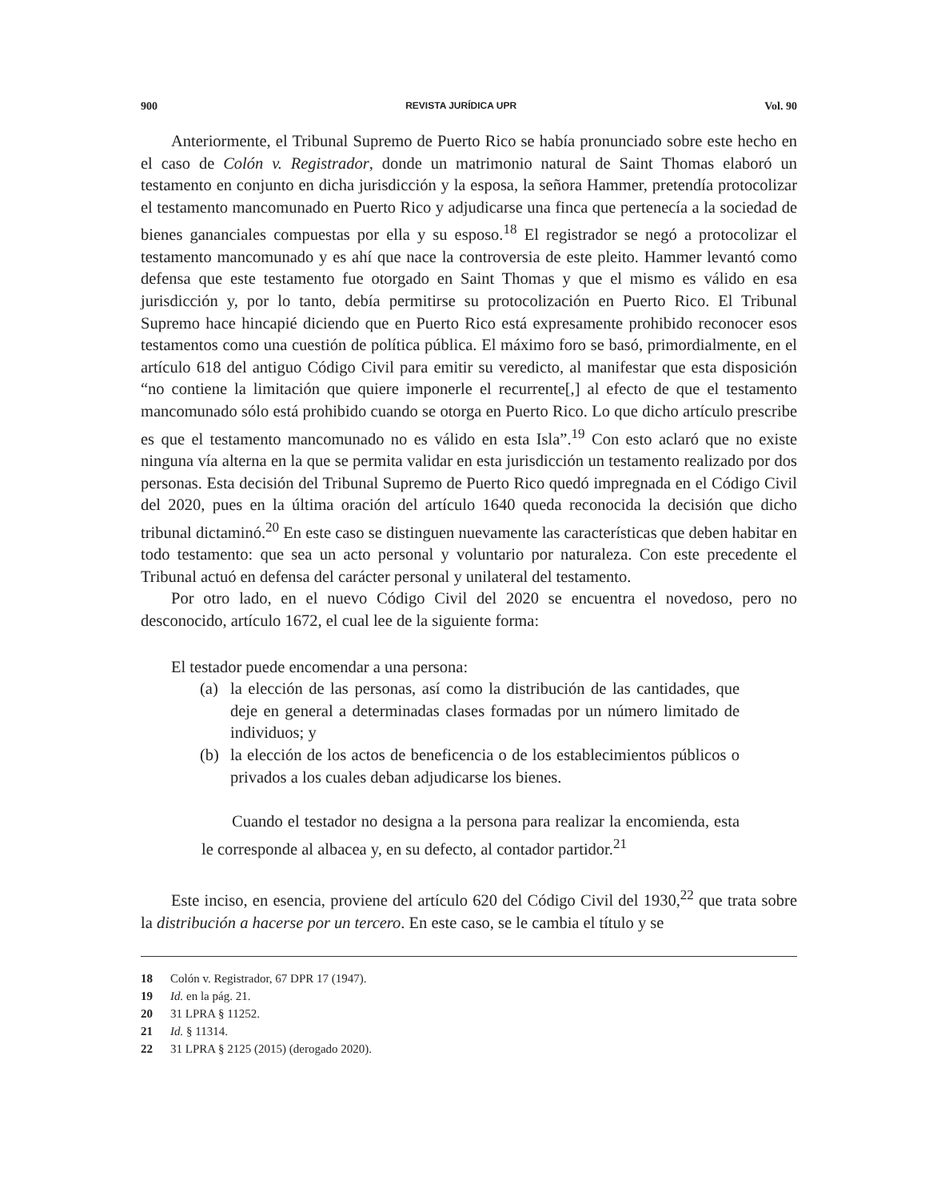900 REVISTA JURÍDICA UPR Vol. 90
Anteriormente, el Tribunal Supremo de Puerto Rico se había pronunciado sobre este hecho en el caso de Colón v. Registrador, donde un matrimonio natural de Saint Thomas elaboró un testamento en conjunto en dicha jurisdicción y la esposa, la señora Hammer, pretendía protocolizar el testamento mancomunado en Puerto Rico y adjudicarse una finca que pertenecía a la sociedad de bienes gananciales compuestas por ella y su esposo.<sup>18</sup> El registrador se negó a protocolizar el testamento mancomunado y es ahí que nace la controversia de este pleito. Hammer levantó como defensa que este testamento fue otorgado en Saint Thomas y que el mismo es válido en esa jurisdicción y, por lo tanto, debía permitirse su protocolización en Puerto Rico. El Tribunal Supremo hace hincapié diciendo que en Puerto Rico está expresamente prohibido reconocer esos testamentos como una cuestión de política pública. El máximo foro se basó, primordialmente, en el artículo 618 del antiguo Código Civil para emitir su veredicto, al manifestar que esta disposición “no contiene la limitación que quiere imponerle el recurrente[,] al efecto de que el testamento mancomunado sólo está prohibido cuando se otorga en Puerto Rico. Lo que dicho artículo prescribe es que el testamento mancomunado no es válido en esta Isla”.<sup>19</sup> Con esto aclaró que no existe ninguna vía alterna en la que se permita validar en esta jurisdicción un testamento realizado por dos personas. Esta decisión del Tribunal Supremo de Puerto Rico quedó impregnada en el Código Civil del 2020, pues en la última oración del artículo 1640 queda reconocida la decisión que dicho tribunal dictaminó.<sup>20</sup> En este caso se distinguen nuevamente las características que deben habitar en todo testamento: que sea un acto personal y voluntario por naturaleza. Con este precedente el Tribunal actuó en defensa del carácter personal y unilateral del testamento.
Por otro lado, en el nuevo Código Civil del 2020 se encuentra el novedoso, pero no desconocido, artículo 1672, el cual lee de la siguiente forma:
El testador puede encomendar a una persona:
(a) la elección de las personas, así como la distribución de las cantidades, que deje en general a determinadas clases formadas por un número limitado de individuos; y
(b) la elección de los actos de beneficencia o de los establecimientos públicos o privados a los cuales deban adjudicarse los bienes.
Cuando el testador no designa a la persona para realizar la encomienda, esta le corresponde al albacea y, en su defecto, al contador partidor.<sup>21</sup>
Este inciso, en esencia, proviene del artículo 620 del Código Civil del 1930,<sup>22</sup> que trata sobre la distribución a hacerse por un tercero. En este caso, se le cambia el título y se
18 Colón v. Registrador, 67 DPR 17 (1947).
19 Id. en la pág. 21.
20 31 LPRA § 11252.
21 Id. § 11314.
22 31 LPRA § 2125 (2015) (derogado 2020).